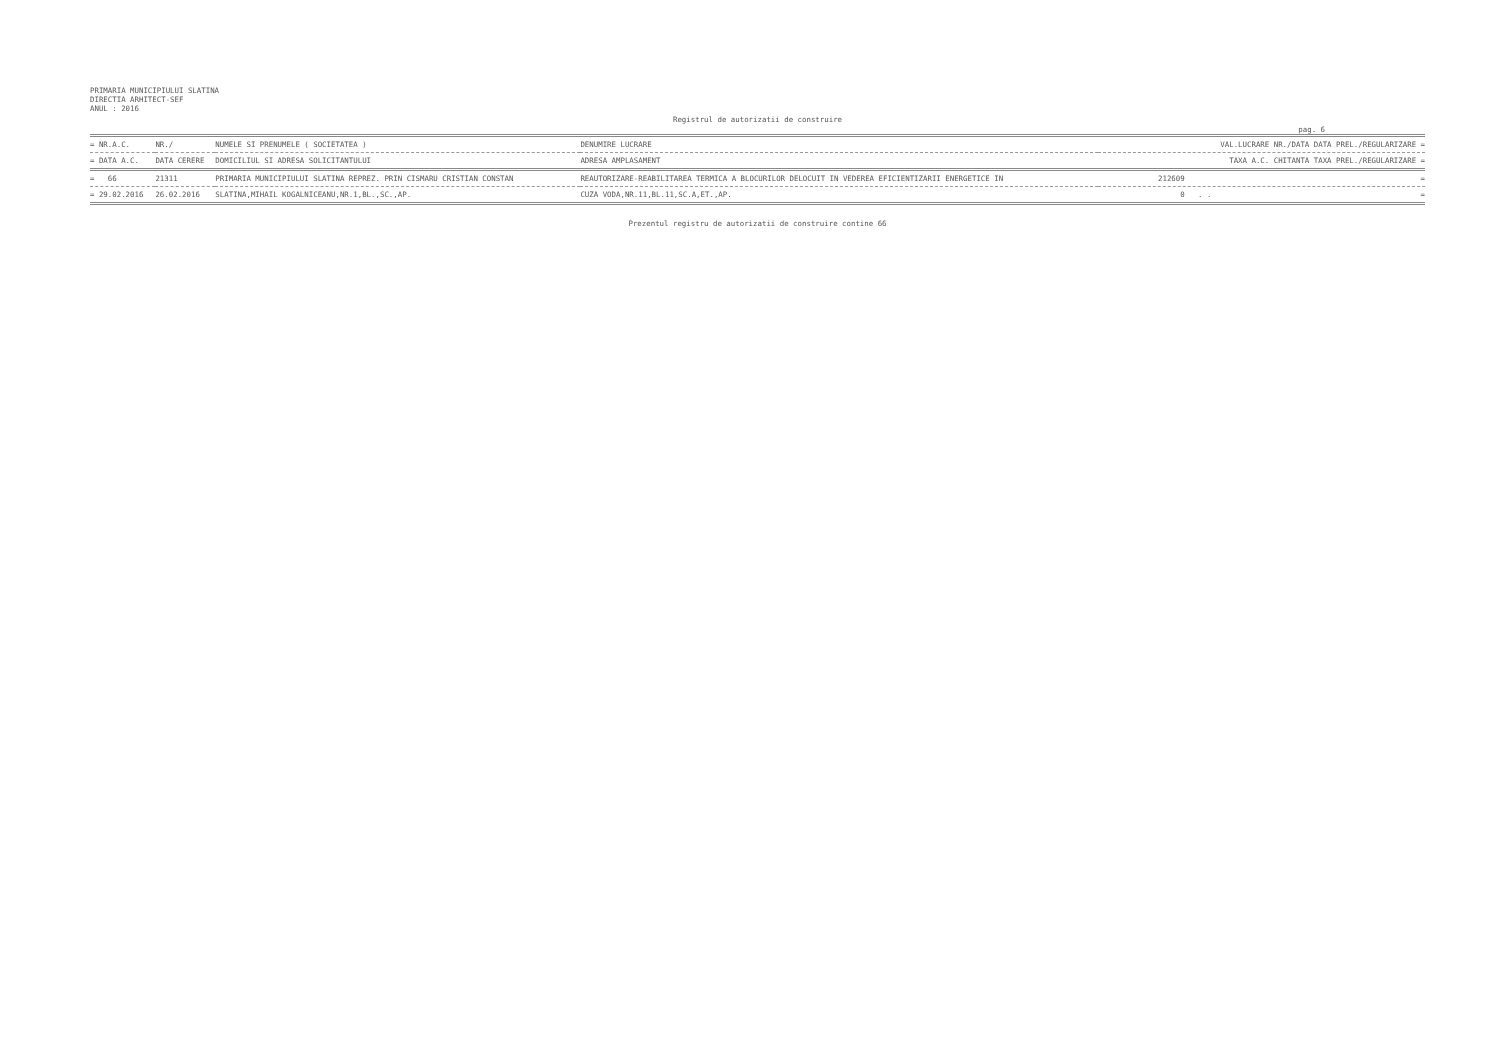PRIMARIA MUNICIPIULUI SLATINA
DIRECTIA ARHITECT-SEF
ANUL : 2016
Registrul de autorizatii de construire
pag. 6
| = NR.A.C. | NR./ | NUMELE SI PRENUMELE ( SOCIETATEA ) | DENUMIRE LUCRARE | VAL.LUCRARE NR./DATA DATA PREL./REGULARIZARE = |
| --- | --- | --- | --- | --- |
| = DATA A.C. | DATA CERERE | DOMICILIUL SI ADRESA SOLICITANTULUI | ADRESA AMPLASAMENT | TAXA A.C. CHITANTA TAXA PREL./REGULARIZARE = |
| = 66 | 21311 | PRIMARIA MUNICIPIULUI SLATINA REPREZ. PRIN CISMARU CRISTIAN CONSTAN | REAUTORIZARE-REABILITAREA TERMICA A BLOCURILOR DELOCUIT IN VEDEREA EFICIENTIZARII ENERGETICE IN | 212609 = |
| = 29.02.2016 | 26.02.2016 | SLATINA,MIHAIL KOGALNICEANU,NR.1,BL.,SC.,AP. | CUZA VODA,NR.11,BL.11,SC.A,ET.,AP. | 0 . . = |
Prezentul registru de autorizatii de construire contine 66